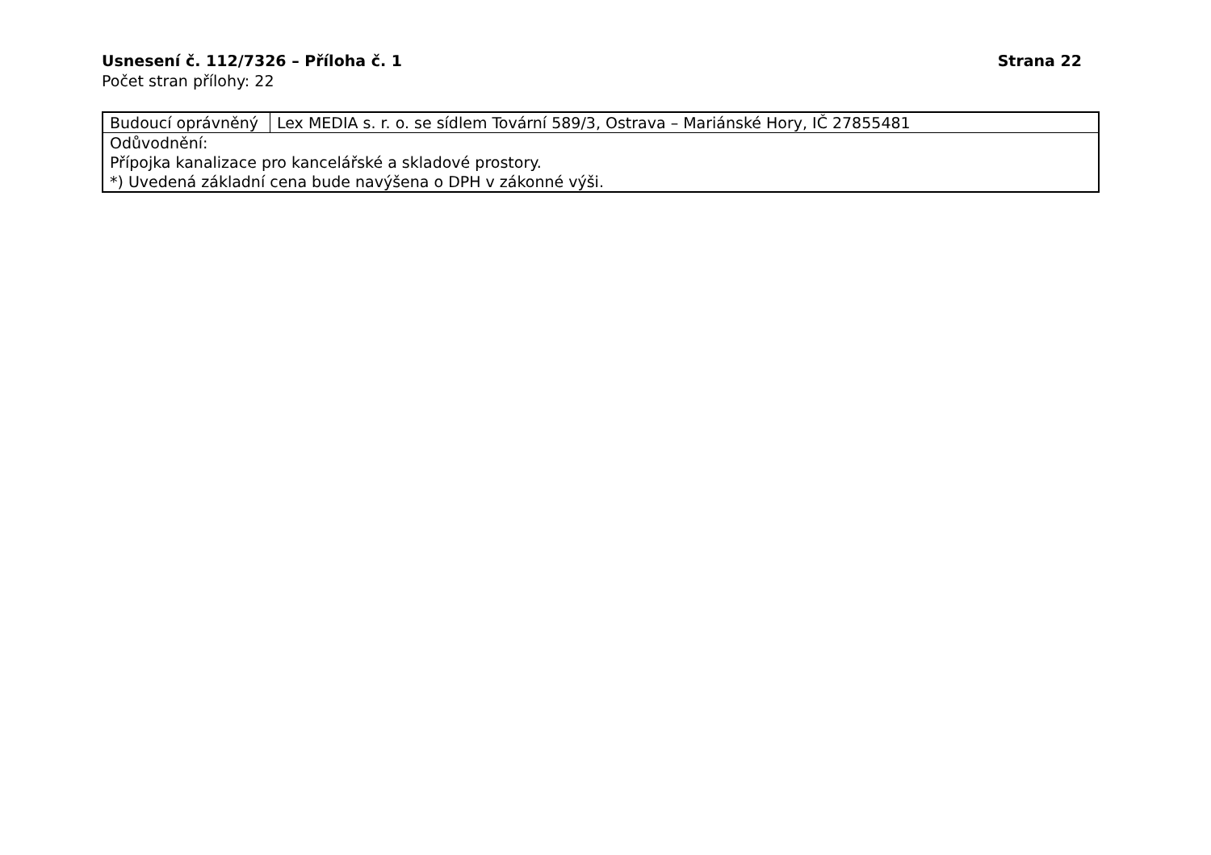Usnesení č. 112/7326 – Příloha č. 1 Strana 22
Počet stran přílohy: 22
| Budoucí oprávněný | Lex MEDIA s. r. o. se sídlem Tovární 589/3, Ostrava – Mariánské Hory, IČ 27855481 |
| Odůvodnění: Přípojka kanalizace pro kancelářské a skladové prostory. *) Uvedená základní cena bude navýšena o DPH v zákonné výši. | |